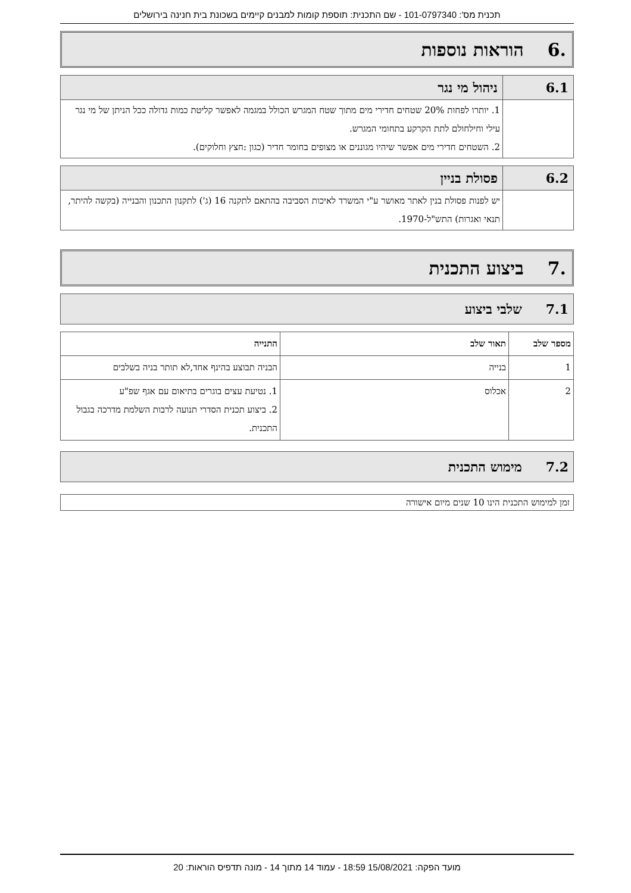תכנית מס': 101-0797340 - שם התכנית: תוספת קומות למבנים קיימים בשכונת בית חנינה בירושלים
.6 הוראות נוספות
6.1
ניהול מי נגר
1. יותרו לפחות 20% שטחים חדירי מים מתוך שטח המגרש הכולל במגמה לאפשר קליטת כמות גדולה ככל הניתן של מי נגר עילי וחילחולם לתת הקרקע בתחומי המגרש.
2. השטחים חדירי מים אפשר שיהיו מגוננים או מצופים בחומר חדיר (כגון :חצץ וחלוקים).
6.2
פסולת בניין
יש לפנות פסולת בנין לאתר מאושר ע"י המשרד לאיכות הסביבה בהתאם לתקנה 16 (ג') לתקנון התכנון והבנייה (בקשה להיתר, תנאי ואגרות) התש"ל-1970.
.7 ביצוע התכנית
7.1שלבי ביצוע
| מספר שלב | תאור שלב | התנייה |
| --- | --- | --- |
| 1 | בנייה | הבניה תבוצע בהינף אחד,לא תותר בניה בשלבים |
| 2 | אכלוס | 1. נטיעת עצים בוגרים בתיאום עם אגף שפ"ע 2. ביצוע תכנית הסדרי תנועה לרבות השלמת מדרכה בגבול התכנית. |
7.2מימוש התכנית
זמן למימוש התכנית הינו 10 שנים מיום אישורה
מועד הפקה: 15/08/2021 18:59 - עמוד 14 מתוך 14 - מונה תדפיס הוראות: 20